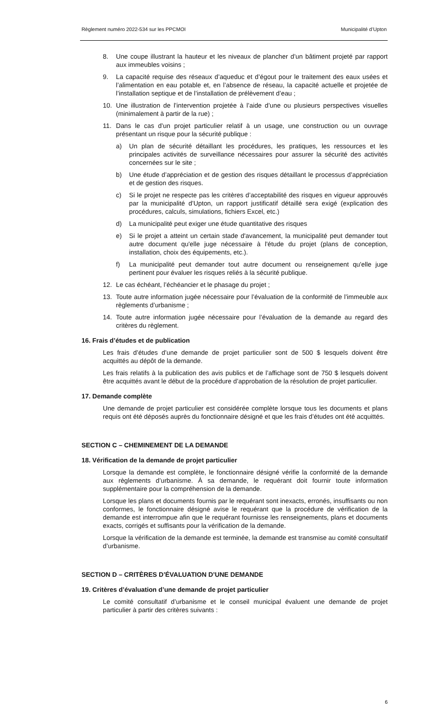Règlement numéro 2022-534 sur les PPCMOI Municipalité d’Upton
8. Une coupe illustrant la hauteur et les niveaux de plancher d’un bâtiment projeté par rapport aux immeubles voisins ;
9. La capacité requise des réseaux d’aqueduc et d’égout pour le traitement des eaux usées et l’alimentation en eau potable et, en l’absence de réseau, la capacité actuelle et projetée de l’installation septique et de l’installation de prélèvement d’eau ;
10. Une illustration de l’intervention projetée à l’aide d’une ou plusieurs perspectives visuelles (minimalement à partir de la rue) ;
11. Dans le cas d’un projet particulier relatif à un usage, une construction ou un ouvrage présentant un risque pour la sécurité publique :
a) Un plan de sécurité détaillant les procédures, les pratiques, les ressources et les principales activités de surveillance nécessaires pour assurer la sécurité des activités concernées sur le site ;
b) Une étude d’appréciation et de gestion des risques détaillant le processus d’appréciation et de gestion des risques.
c) Si le projet ne respecte pas les critères d’acceptabilité des risques en vigueur approuvés par la municipalité d’Upton, un rapport justificatif détaillé sera exigé (explication des procédures, calculs, simulations, fichiers Excel, etc.)
d) La municipalité peut exiger une étude quantitative des risques
e) Si le projet a atteint un certain stade d'avancement, la municipalité peut demander tout autre document qu'elle juge nécessaire à l'étude du projet (plans de conception, installation, choix des équipements, etc.).
f) La municipalité peut demander tout autre document ou renseignement qu'elle juge pertinent pour évaluer les risques reliés à la sécurité publique.
12. Le cas échéant, l’échéancier et le phasage du projet ;
13. Toute autre information jugée nécessaire pour l’évaluation de la conformité de l’immeuble aux règlements d’urbanisme ;
14. Toute autre information jugée nécessaire pour l’évaluation de la demande au regard des critères du règlement.
16. Frais d’études et de publication
Les frais d’études d’une demande de projet particulier sont de 500 $ lesquels doivent être acquittés au dépôt de la demande.
Les frais relatifs à la publication des avis publics et de l’affichage sont de 750 $ lesquels doivent être acquittés avant le début de la procédure d’approbation de la résolution de projet particulier.
17. Demande complète
Une demande de projet particulier est considérée complète lorsque tous les documents et plans requis ont été déposés auprès du fonctionnaire désigné et que les frais d’études ont été acquittés.
SECTION C – CHEMINEMENT DE LA DEMANDE
18. Vérification de la demande de projet particulier
Lorsque la demande est complète, le fonctionnaire désigné vérifie la conformité de la demande aux règlements d’urbanisme. À sa demande, le requérant doit fournir toute information supplémentaire pour la compréhension de la demande.
Lorsque les plans et documents fournis par le requérant sont inexacts, erronés, insuffisants ou non conformes, le fonctionnaire désigné avise le requérant que la procédure de vérification de la demande est interrompue afin que le requérant fournisse les renseignements, plans et documents exacts, corrigés et suffisants pour la vérification de la demande.
Lorsque la vérification de la demande est terminée, la demande est transmise au comité consultatif d’urbanisme.
SECTION D – CRITÈRES D’ÉVALUATION D’UNE DEMANDE
19. Critères d’évaluation d’une demande de projet particulier
Le comité consultatif d’urbanisme et le conseil municipal évaluent une demande de projet particulier à partir des critères suivants :
6